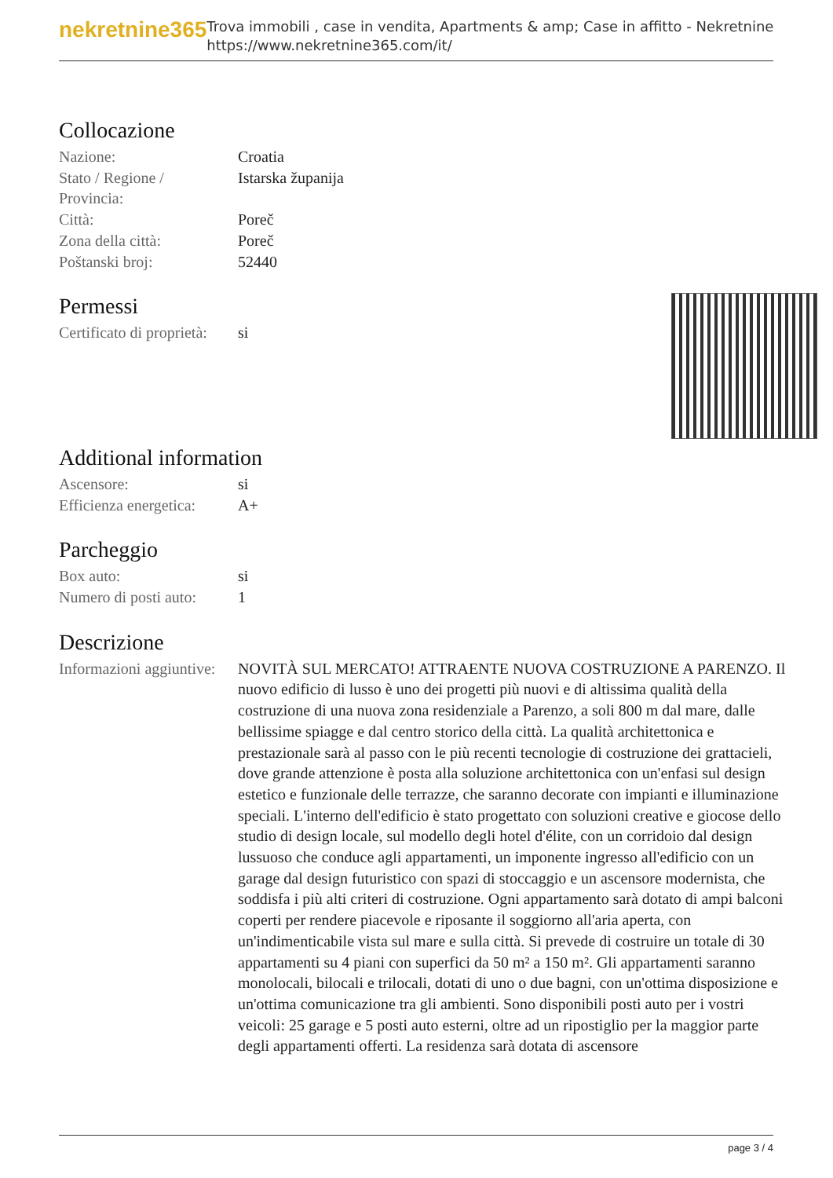nekretnine365
Trova immobili , case in vendita, Apartments & amp; Case in affitto - Nekretnine
https://www.nekretnine365.com/it/
Collocazione
| Nazione: | Croatia |
| Stato / Regione / Provincia: | Istarska županija |
| Città: | Poreč |
| Zona della città: | Poreč |
| Poštanski broj: | 52440 |
Permessi
| Certificato di proprietà: | si |
Additional information
| Ascensore: | si |
| Efficienza energetica: | A+ |
Parcheggio
| Box auto: | si |
| Numero di posti auto: | 1 |
Descrizione
| Informazioni aggiuntive: | NOVITÀ SUL MERCATO! ATTRAENTE NUOVA COSTRUZIONE A PARENZO. Il nuovo edificio di lusso è uno dei progetti più nuovi e di altissima qualità della costruzione di una nuova zona residenziale a Parenzo, a soli 800 m dal mare, dalle bellissime spiagge e dal centro storico della città. La qualità architettonica e prestazionale sarà al passo con le più recenti tecnologie di costruzione dei grattacieli, dove grande attenzione è posta alla soluzione architettonica con un'enfasi sul design estetico e funzionale delle terrazze, che saranno decorate con impianti e illuminazione speciali. L'interno dell'edificio è stato progettato con soluzioni creative e giocose dello studio di design locale, sul modello degli hotel d'élite, con un corridoio dal design lussuoso che conduce agli appartamenti, un imponente ingresso all'edificio con un garage dal design futuristico con spazi di stoccaggio e un ascensore modernista, che soddisfa i più alti criteri di costruzione. Ogni appartamento sarà dotato di ampi balconi coperti per rendere piacevole e riposante il soggiorno all'aria aperta, con un'indimenticabile vista sul mare e sulla città. Si prevede di costruire un totale di 30 appartamenti su 4 piani con superfici da 50 m² a 150 m². Gli appartamenti saranno monolocali, bilocali e trilocali, dotati di uno o due bagni, con un'ottima disposizione e un'ottima comunicazione tra gli ambienti. Sono disponibili posti auto per i vostri veicoli: 25 garage e 5 posti auto esterni, oltre ad un ripostiglio per la maggior parte degli appartamenti offerti. La residenza sarà dotata di ascensore |
page 3 / 4